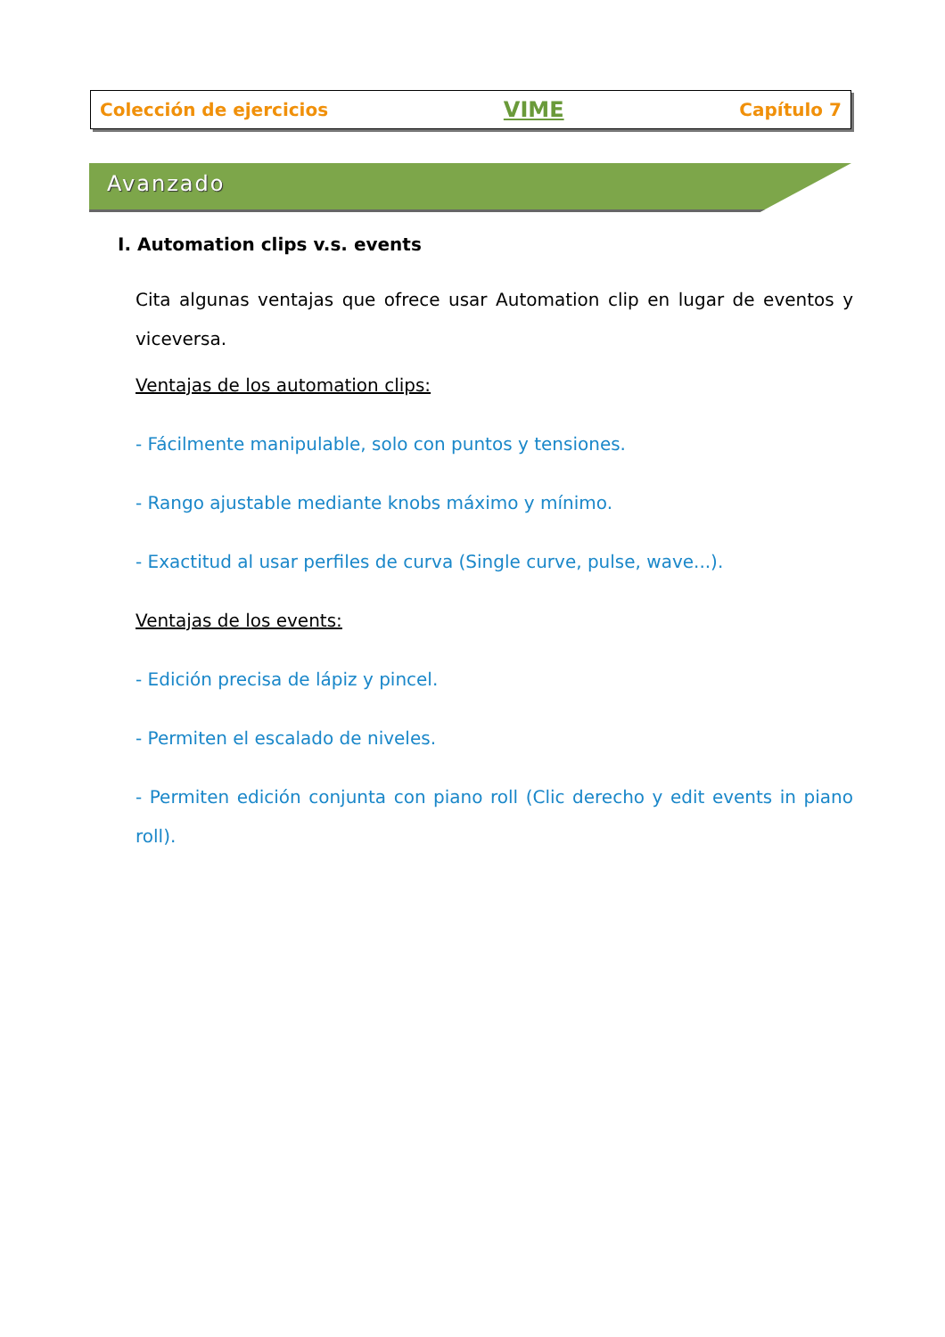Colección de ejercicios VIME Capítulo 7
Avanzado
I. Automation clips v.s. events
Cita algunas ventajas que ofrece usar Automation clip en lugar de eventos y viceversa.
Ventajas de los automation clips:
- Fácilmente manipulable, solo con puntos y tensiones.
- Rango ajustable mediante knobs máximo y mínimo.
- Exactitud al usar perfiles de curva (Single curve, pulse, wave...).
Ventajas de los events:
- Edición precisa de lápiz y pincel.
- Permiten el escalado de niveles.
- Permiten edición conjunta con piano roll (Clic derecho y edit events in piano roll).